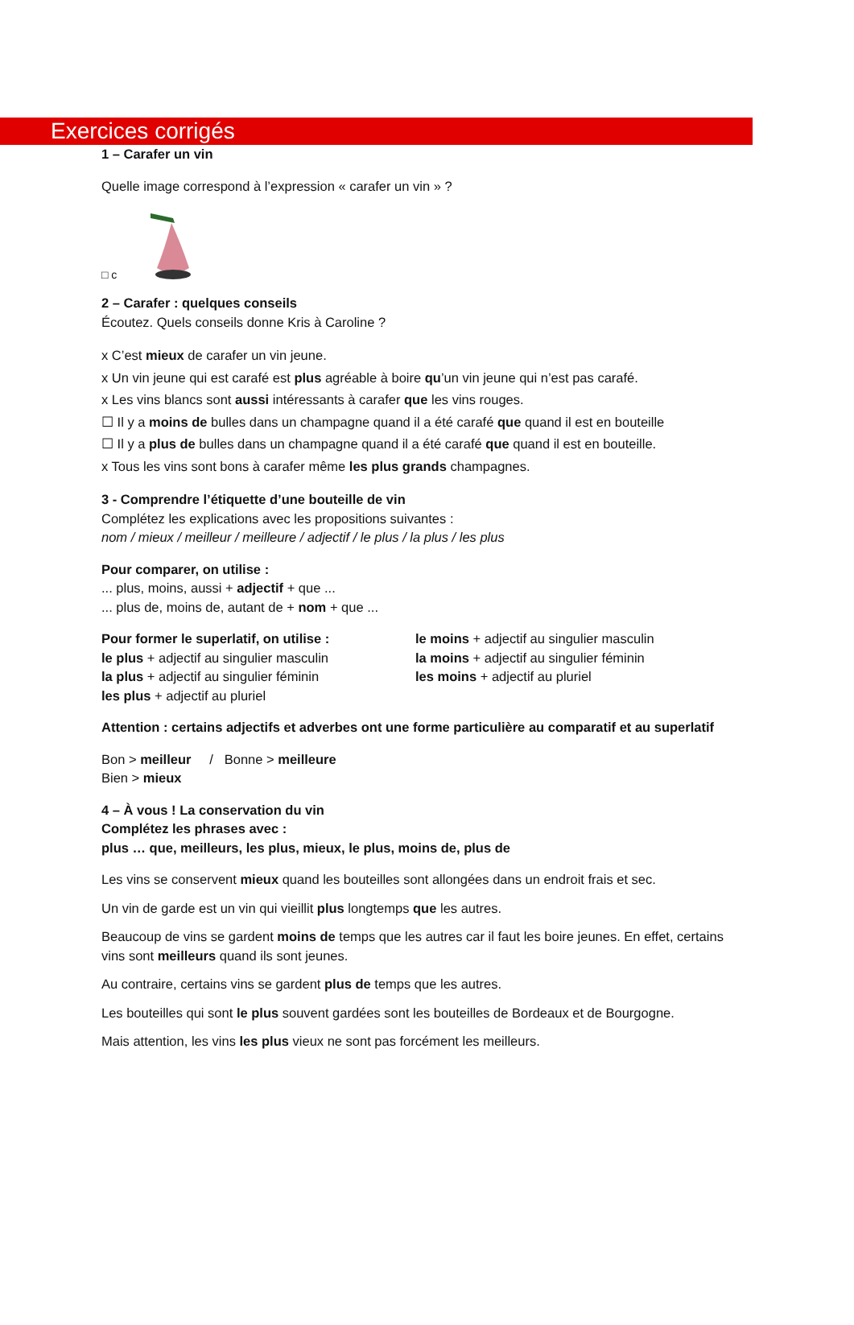Exercices corrigés
1 – Carafer un vin
Quelle image correspond à l’expression « carafer un vin » ?
□ c
2 – Carafer : quelques conseils
Écoutez. Quels conseils donne Kris à Caroline ?
x C’est mieux de carafer un vin jeune.
x Un vin jeune qui est carafé est plus agréable à boire qu’un vin jeune qui n’est pas carafé.
x Les vins blancs sont aussi intéressants à carafer que les vins rouges.
☐ Il y a moins de bulles dans un champagne quand il a été carafé que quand il est en bouteille
☐ Il y a plus de bulles dans un champagne quand il a été carafé que quand il est en bouteille.
x Tous les vins sont bons à carafer même les plus grands champagnes.
3 - Comprendre l’étiquette d’une bouteille de vin
Complétez les explications avec les propositions suivantes :
nom / mieux / meilleur / meilleure / adjectif / le plus / la plus / les plus
Pour comparer, on utilise :
... plus, moins, aussi + adjectif + que ...
... plus de, moins de, autant de + nom + que ...
Pour former le superlatif, on utilise :
le plus + adjectif au singulier masculin
la plus + adjectif au singulier féminin
les plus + adjectif au pluriel
le moins + adjectif au singulier masculin
la moins + adjectif au singulier féminin
les moins + adjectif au pluriel
Attention : certains adjectifs et adverbes ont une forme particulière au comparatif et au superlatif
Bon > meilleur / Bonne > meilleure
Bien > mieux
4 – À vous ! La conservation du vin
Complétez les phrases avec :
plus … que, meilleurs, les plus, mieux, le plus, moins de, plus de
Les vins se conservent mieux quand les bouteilles sont allongées dans un endroit frais et sec.
Un vin de garde est un vin qui vieillit plus longtemps que les autres.
Beaucoup de vins se gardent moins de temps que les autres car il faut les boire jeunes. En effet, certains vins sont meilleurs quand ils sont jeunes.
Au contraire, certains vins se gardent plus de temps que les autres.
Les bouteilles qui sont le plus souvent gardées sont les bouteilles de Bordeaux et de Bourgogne.
Mais attention, les vins les plus vieux ne sont pas forcément les meilleurs.